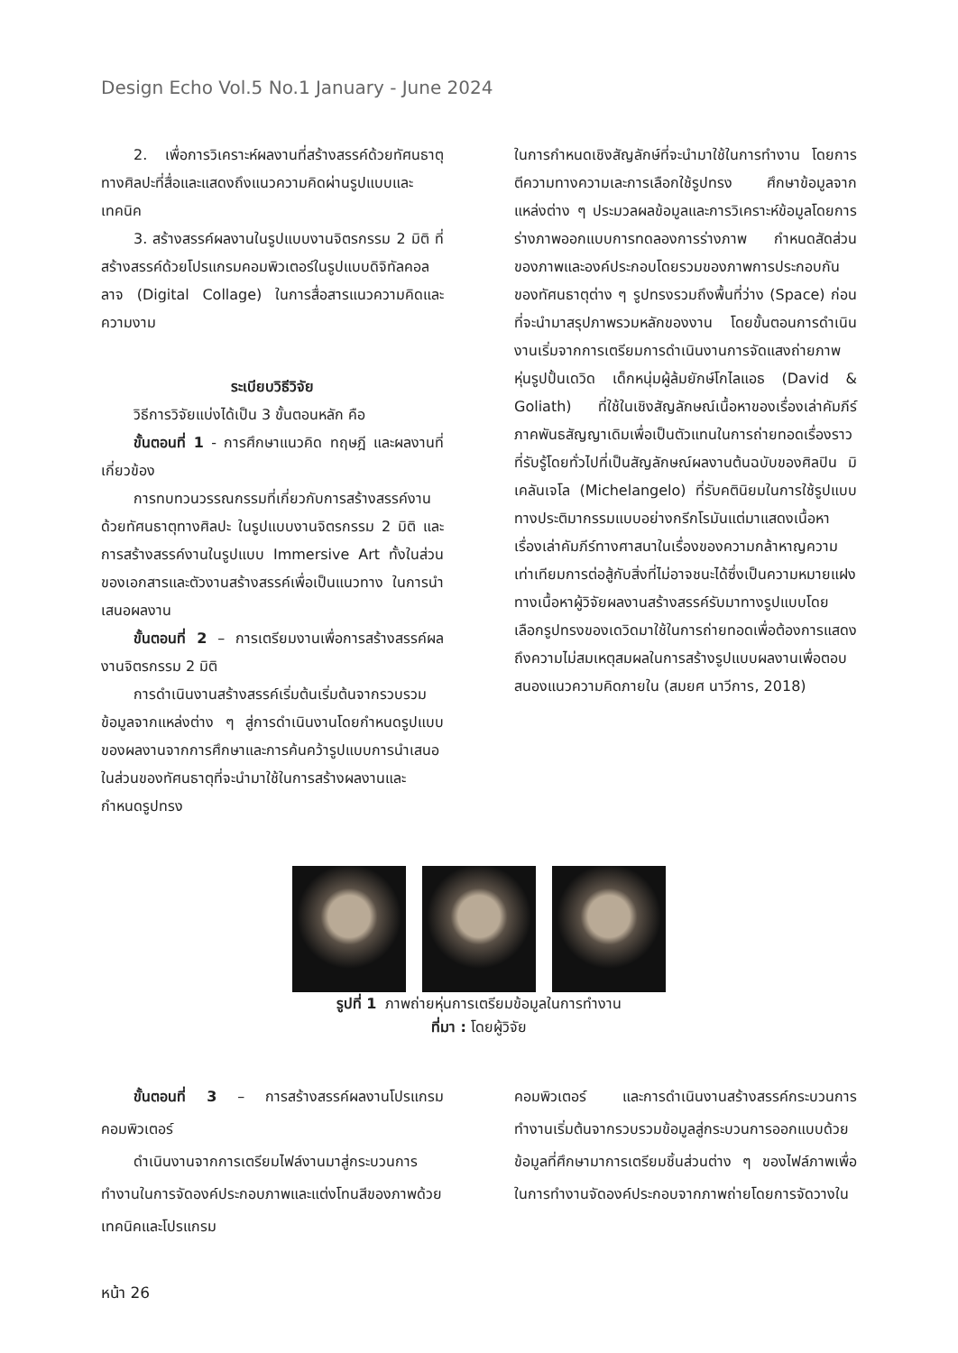Design Echo Vol.5 No.1 January - June 2024
2. เพื่อการวิเคราะห์ผลงานที่สร้างสรรค์ด้วยทัศนธาตุทางศิลปะที่สื่อและแสดงถึงแนวความคิดผ่านรูปแบบและเทคนิค
3. สร้างสรรค์ผลงานในรูปแบบงานจิตรกรรม 2 มิติ ที่สร้างสรรค์ด้วยโปรแกรมคอมพิวเตอร์ในรูปแบบดิจิทัลคอลลาจ (Digital Collage) ในการสื่อสารแนวความคิดและความงาม
ระเบียบวิธีวิจัย
วิธีการวิจัยแบ่งได้เป็น 3 ขั้นตอนหลัก คือ
ขั้นตอนที่ 1 - การศึกษาแนวคิด ทฤษฎี และผลงานที่เกี่ยวข้อง
การทบทวนวรรณกรรมที่เกี่ยวกับการสร้างสรรค์งานด้วยทัศนธาตุทางศิลปะ ในรูปแบบงานจิตรกรรม 2 มิติ และการสร้างสรรค์งานในรูปแบบ Immersive Art ทั้งในส่วนของเอกสารและตัวงานสร้างสรรค์เพื่อเป็นแนวทาง ในการนำเสนอผลงาน
ขั้นตอนที่ 2 – การเตรียมงานเพื่อการสร้างสรรค์ผลงานจิตรกรรม 2 มิติ
การดำเนินงานสร้างสรรค์เริ่มต้นเริ่มต้นจากรวบรวมข้อมูลจากแหล่งต่าง ๆ สู่การดำเนินงานโดยกำหนดรูปแบบของผลงานจากการศึกษาและการค้นคว้ารูปแบบการนำเสนอในส่วนของทัศนธาตุที่จะนำมาใช้ในการสร้างผลงานและกำหนดรูปทรง
ในการกำหนดเชิงสัญลักษ์ที่จะนำมาใช้ในการทำงาน โดยการตีความทางความเละการเลือกใช้รูปทรง ศึกษาข้อมูลจากแหล่งต่าง ๆ ประมวลผลข้อมูลและการวิเคราะห์ข้อมูลโดยการร่างภาพออกแบบการทดลองการร่างภาพ กำหนดสัดส่วนของภาพและองค์ประกอบโดยรวมของภาพการประกอบกันของทัศนธาตุต่าง ๆ รูปทรงรวมถึงพื้นที่ว่าง (Space) ก่อนที่จะนำมาสรุปภาพรวมหลักของงาน โดยขั้นตอนการดำเนินงานเริ่มจากการเตรียมการดำเนินงานการจัดแสงถ่ายภาพหุ่นรูปปั้นเดวิด เด็กหนุ่มผู้ล้มยักษ์โกไลแอธ (David & Goliath) ที่ใช้ในเชิงสัญลักษณ์เนื้อหาของเรื่องเล่าคัมภีร์ภาคพันธสัญญาเดิมเพื่อเป็นตัวแทนในการถ่ายทอดเรื่องราวที่รับรู้โดยทั่วไปที่เป็นสัญลักษณ์ผลงานต้นฉบับของศิลปิน มิเคลันเจโล (Michelangelo) ที่รับคตินิยมในการใช้รูปแบบทางประติมากรรมแบบอย่างกรีกโรมันแต่มาแสดงเนื้อหาเรื่องเล่าคัมภีร์ทางศาสนาในเรื่องของความกล้าหาญความเท่าเทียมการต่อสู้กับสิ่งที่ไม่อาจชนะได้ซึ่งเป็นความหมายแฝงทางเนื้อหาผู้วิจัยผลงานสร้างสรรค์รับมาทางรูปแบบโดยเลือกรูปทรงของเดวิดมาใช้ในการถ่ายทอดเพื่อต้องการแสดงถึงความไม่สมเหตุสมผลในการสร้างรูปแบบผลงานเพื่อตอบสนองแนวความคิดภายใน (สมยศ นาวีการ, 2018)
รูปที่ 1 ภาพถ่ายหุ่นการเตรียมข้อมูลในการทำงาน
ที่มา : โดยผู้วิจัย
ขั้นตอนที่ 3 – การสร้างสรรค์ผลงานโปรแกรมคอมพิวเตอร์
ดำเนินงานจากการเตรียมไฟล์งานมาสู่กระบวนการทำงานในการจัดองค์ประกอบภาพและแต่งโทนสีของภาพด้วยเทคนิคและโปรแกรม
คอมพิวเตอร์ และการดำเนินงานสร้างสรรค์กระบวนการทำงานเริ่มต้นจากรวบรวมข้อมูลสู่กระบวนการออกแบบด้วยข้อมูลที่ศึกษามาการเตรียมชิ้นส่วนต่าง ๆ ของไฟล์ภาพเพื่อในการทำงานจัดองค์ประกอบจากภาพถ่ายโดยการจัดวางใน
หน้า 26